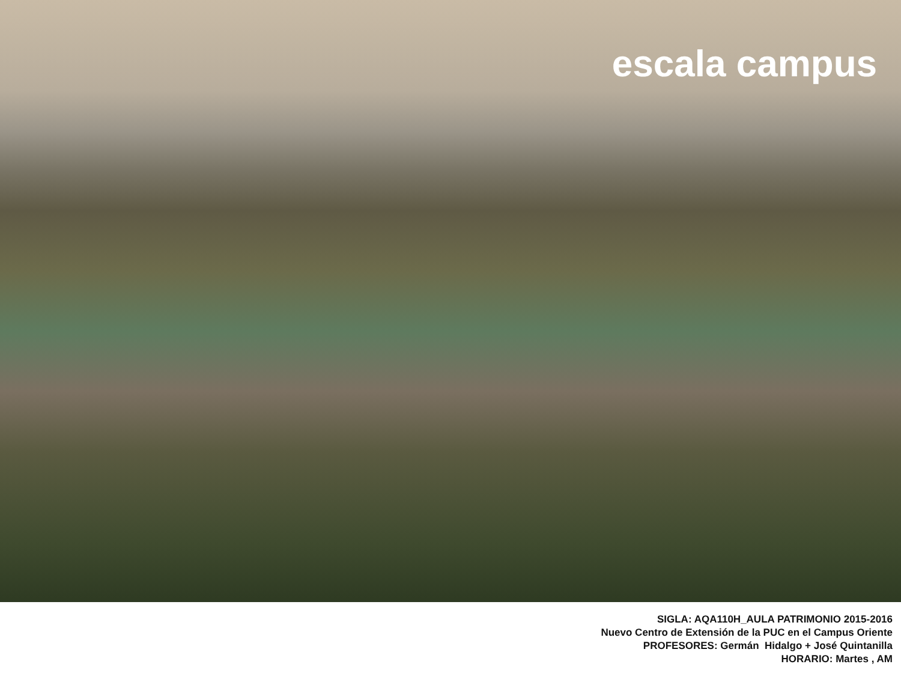escala campus
SIGLA: AQA110H_AULA PATRIMONIO 2015-2016
Nuevo Centro de Extensión de la PUC en el Campus Oriente
PROFESORES: Germán Hidalgo + José Quintanilla
HORARIO: Martes , AM